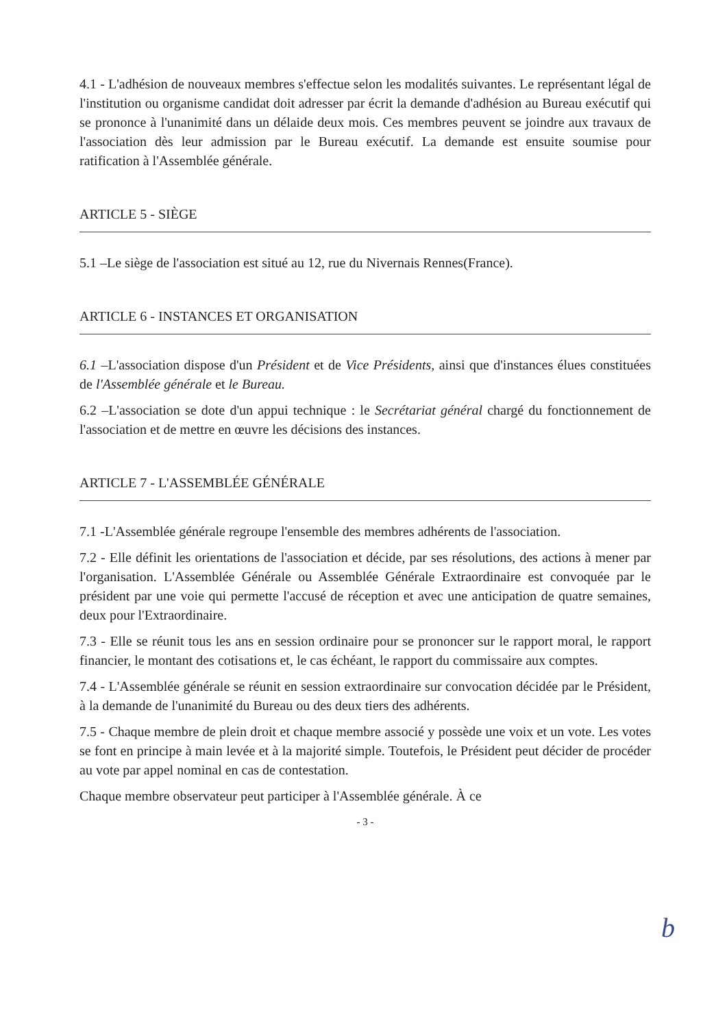4.1 - L'adhésion de nouveaux membres s'effectue selon les modalités suivantes. Le représentant légal de l'institution ou organisme candidat doit adresser par écrit la demande d'adhésion au Bureau exécutif qui se prononce à l'unanimité dans un délaide deux mois. Ces membres peuvent se joindre aux travaux de l'association dès leur admission par le Bureau exécutif. La demande est ensuite soumise pour ratification à l'Assemblée générale.
ARTICLE 5 - SIÈGE
5.1 –Le siège de l'association est situé au 12, rue du Nivernais Rennes(France).
ARTICLE 6 - INSTANCES ET ORGANISATION
6.1 –L'association dispose d'un Président et de Vice Présidents, ainsi que d'instances élues constituées de l'Assemblée générale et le Bureau.
6.2 –L'association se dote d'un appui technique : le Secrétariat général chargé du fonctionnement de l'association et de mettre en œuvre les décisions des instances.
ARTICLE 7 - L'ASSEMBLÉE GÉNÉRALE
7.1 -L'Assemblée générale regroupe l'ensemble des membres adhérents de l'association.
7.2 - Elle définit les orientations de l'association et décide, par ses résolutions, des actions à mener par l'organisation. L'Assemblée Générale ou Assemblée Générale Extraordinaire est convoquée par le président par une voie qui permette l'accusé de réception et avec une anticipation de quatre semaines, deux pour l'Extraordinaire.
7.3 - Elle se réunit tous les ans en session ordinaire pour se prononcer sur le rapport moral, le rapport financier, le montant des cotisations et, le cas échéant, le rapport du commissaire aux comptes.
7.4 - L'Assemblée générale se réunit en session extraordinaire sur convocation décidée par le Président, à la demande de l'unanimité du Bureau ou des deux tiers des adhérents.
7.5 - Chaque membre de plein droit et chaque membre associé y possède une voix et un vote. Les votes se font en principe à main levée et à la majorité simple. Toutefois, le Président peut décider de procéder au vote par appel nominal en cas de contestation.
Chaque membre observateur peut participer à l'Assemblée générale. À ce
- 3 -
b